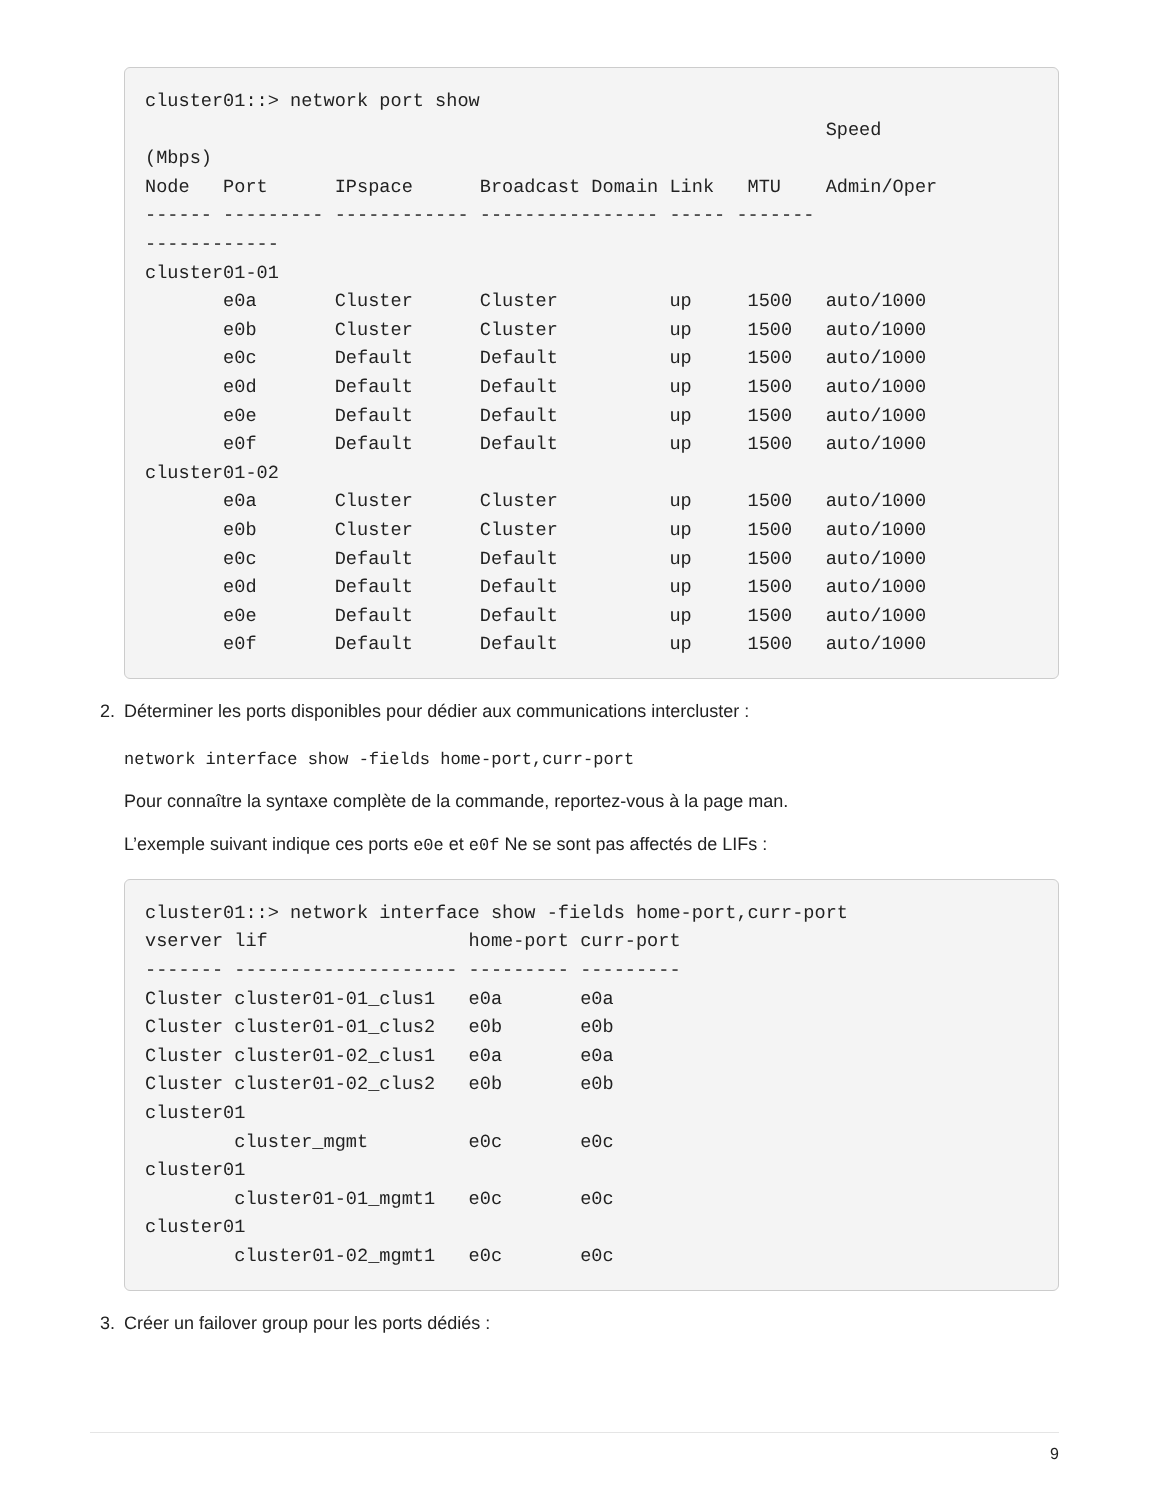cluster01::> network port show
                                                             Speed
(Mbps)
Node   Port      IPspace      Broadcast Domain Link   MTU    Admin/Oper
------ --------- ------------ ---------------- ----- -------
------------
cluster01-01
       e0a       Cluster      Cluster          up     1500   auto/1000
       e0b       Cluster      Cluster          up     1500   auto/1000
       e0c       Default      Default          up     1500   auto/1000
       e0d       Default      Default          up     1500   auto/1000
       e0e       Default      Default          up     1500   auto/1000
       e0f       Default      Default          up     1500   auto/1000
cluster01-02
       e0a       Cluster      Cluster          up     1500   auto/1000
       e0b       Cluster      Cluster          up     1500   auto/1000
       e0c       Default      Default          up     1500   auto/1000
       e0d       Default      Default          up     1500   auto/1000
       e0e       Default      Default          up     1500   auto/1000
       e0f       Default      Default          up     1500   auto/1000
2. Déterminer les ports disponibles pour dédier aux communications intercluster :
network interface show -fields home-port,curr-port
Pour connaître la syntaxe complète de la commande, reportez-vous à la page man.
L’exemple suivant indique ces ports e0e et e0f Ne se sont pas affectés de LIFs :
cluster01::> network interface show -fields home-port,curr-port
vserver lif                  home-port curr-port
------- -------------------- --------- ---------
Cluster cluster01-01_clus1   e0a       e0a
Cluster cluster01-01_clus2   e0b       e0b
Cluster cluster01-02_clus1   e0a       e0a
Cluster cluster01-02_clus2   e0b       e0b
cluster01
        cluster_mgmt         e0c       e0c
cluster01
        cluster01-01_mgmt1   e0c       e0c
cluster01
        cluster01-02_mgmt1   e0c       e0c
3. Créer un failover group pour les ports dédiés :
9